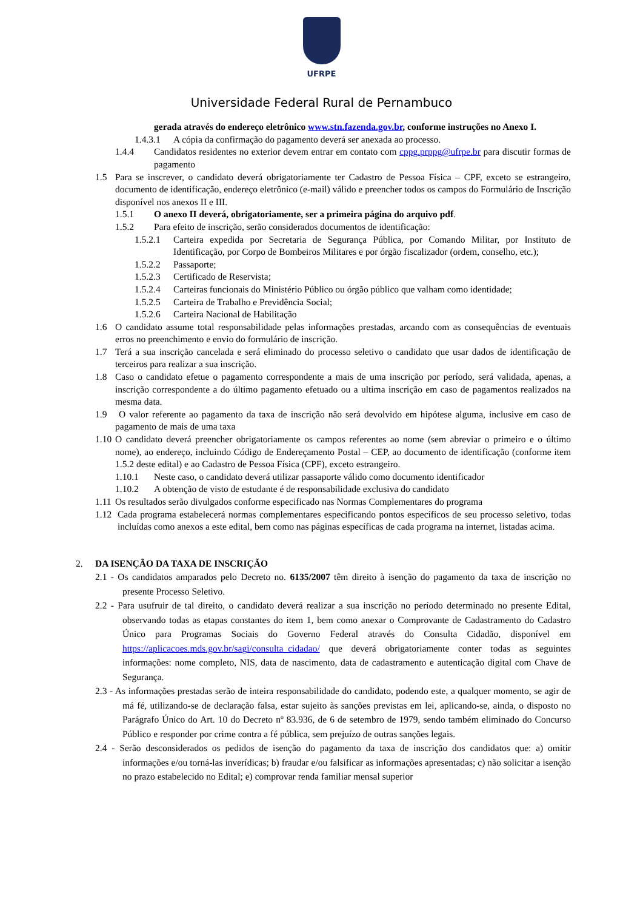UFRPE
Universidade Federal Rural de Pernambuco
gerada através do endereço eletrônico www.stn.fazenda.gov.br, conforme instruções no Anexo I.
1.4.3.1 A cópia da confirmação do pagamento deverá ser anexada ao processo.
1.4.4 Candidatos residentes no exterior devem entrar em contato com cppg.prppg@ufrpe.br para discutir formas de pagamento
1.5 Para se inscrever, o candidato deverá obrigatoriamente ter Cadastro de Pessoa Física – CPF, exceto se estrangeiro, documento de identificação, endereço eletrônico (e-mail) válido e preencher todos os campos do Formulário de Inscrição disponível nos anexos II e III.
1.5.1 O anexo II deverá, obrigatoriamente, ser a primeira página do arquivo pdf.
1.5.2 Para efeito de inscrição, serão considerados documentos de identificação:
1.5.2.1 Carteira expedida por Secretaria de Segurança Pública, por Comando Militar, por Instituto de Identificação, por Corpo de Bombeiros Militares e por órgão fiscalizador (ordem, conselho, etc.);
1.5.2.2 Passaporte;
1.5.2.3 Certificado de Reservista;
1.5.2.4 Carteiras funcionais do Ministério Público ou órgão público que valham como identidade;
1.5.2.5 Carteira de Trabalho e Previdência Social;
1.5.2.6 Carteira Nacional de Habilitação
1.6 O candidato assume total responsabilidade pelas informações prestadas, arcando com as consequências de eventuais erros no preenchimento e envio do formulário de inscrição.
1.7 Terá a sua inscrição cancelada e será eliminado do processo seletivo o candidato que usar dados de identificação de terceiros para realizar a sua inscrição.
1.8 Caso o candidato efetue o pagamento correspondente a mais de uma inscrição por período, será validada, apenas, a inscrição correspondente a do último pagamento efetuado ou a ultima inscrição em caso de pagamentos realizados na mesma data.
1.9 O valor referente ao pagamento da taxa de inscrição não será devolvido em hipótese alguma, inclusive em caso de pagamento de mais de uma taxa
1.10 O candidato deverá preencher obrigatoriamente os campos referentes ao nome (sem abreviar o primeiro e o último nome), ao endereço, incluindo Código de Endereçamento Postal – CEP, ao documento de identificação (conforme item 1.5.2 deste edital) e ao Cadastro de Pessoa Física (CPF), exceto estrangeiro.
1.10.1 Neste caso, o candidato deverá utilizar passaporte válido como documento identificador
1.10.2 A obtenção de visto de estudante é de responsabilidade exclusiva do candidato
1.11 Os resultados serão divulgados conforme especificado nas Normas Complementares do programa
1.12 Cada programa estabelecerá normas complementares especificando pontos específicos de seu processo seletivo, todas incluídas como anexos a este edital, bem como nas páginas específicas de cada programa na internet, listadas acima.
2. DA ISENÇÃO DA TAXA DE INSCRIÇÃO
2.1 - Os candidatos amparados pelo Decreto no. 6135/2007 têm direito à isenção do pagamento da taxa de inscrição no presente Processo Seletivo.
2.2 - Para usufruir de tal direito, o candidato deverá realizar a sua inscrição no período determinado no presente Edital, observando todas as etapas constantes do item 1, bem como anexar o Comprovante de Cadastramento do Cadastro Único para Programas Sociais do Governo Federal através do Consulta Cidadão, disponível em https://aplicacoes.mds.gov.br/sagi/consulta_cidadao/ que deverá obrigatoriamente conter todas as seguintes informações: nome completo, NIS, data de nascimento, data de cadastramento e autenticação digital com Chave de Segurança.
2.3 - As informações prestadas serão de inteira responsabilidade do candidato, podendo este, a qualquer momento, se agir de má fé, utilizando-se de declaração falsa, estar sujeito às sanções previstas em lei, aplicando-se, ainda, o disposto no Parágrafo Único do Art. 10 do Decreto nº 83.936, de 6 de setembro de 1979, sendo também eliminado do Concurso Público e responder por crime contra a fé pública, sem prejuízo de outras sanções legais.
2.4 - Serão desconsiderados os pedidos de isenção do pagamento da taxa de inscrição dos candidatos que: a) omitir informações e/ou torná-las inverídicas; b) fraudar e/ou falsificar as informações apresentadas; c) não solicitar a isenção no prazo estabelecido no Edital; e) comprovar renda familiar mensal superior